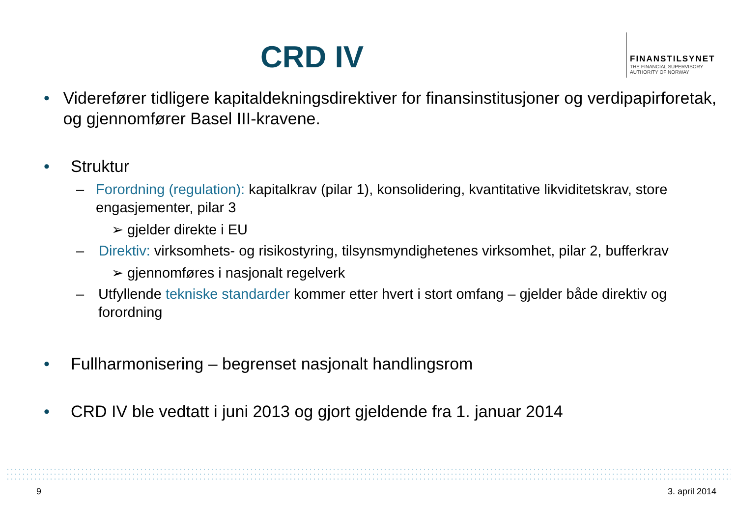CRD IV
FINANSTILSYNET
THE FINANCIAL SUPERVISORY
AUTHORITY OF NORWAY
• Viderefører tidligere kapitaldekningsdirektiver for finansinstitusjoner og verdipapirforetak, og gjennomfører Basel III-kravene.
• Struktur
– Forordning (regulation): kapitalkrav (pilar 1), konsolidering, kvantitative likviditetskrav, store engasjementer, pilar 3
➢ gjelder direkte i EU
– Direktiv: virksomhets- og risikostyring, tilsynsmyndighetenes virksomhet, pilar 2, bufferkrav
➢ gjennomføres i nasjonalt regelverk
– Utfyllende tekniske standarder kommer etter hvert i stort omfang – gjelder både direktiv og forordning
• Fullharmonisering – begrenset nasjonalt handlingsrom
• CRD IV ble vedtatt i juni 2013 og gjort gjeldende fra 1. januar 2014
9 3. april 2014